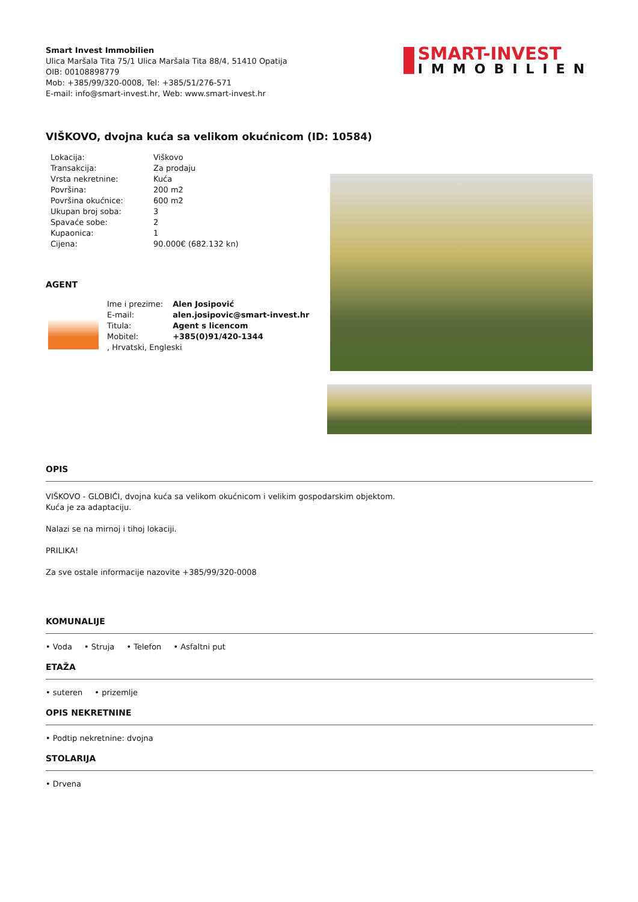Smart Invest Immobilien
Ulica Maršala Tita 75/1 Ulica Maršala Tita 88/4, 51410 Opatija
OIB: 00108898779
Mob: +385/99/320-0008, Tel: +385/51/276-571
E-mail: info@smart-invest.hr, Web: www.smart-invest.hr
SMART-INVEST
IMMOBILIEN
VIŠKOVO, dvojna kuća sa velikom okućnicom (ID: 10584)
| Lokacija: | Viškovo |
| Transakcija: | Za prodaju |
| Vrsta nekretnine: | Kuća |
| Površina: | 200 m2 |
| Površina okućnice: | 600 m2 |
| Ukupan broj soba: | 3 |
| Spavaće sobe: | 2 |
| Kupaonica: | 1 |
| Cijena: | 90.000€ (682.132 kn) |
AGENT
| Ime i prezime: | Alen Josipović |
| E-mail: | alen.josipovic@smart-invest.hr |
| Titula: | Agent s licencom |
| Mobitel: | +385(0)91/420-1344 |
| , Hrvatski, Engleski | |
OPIS
VIŠKOVO - GLOBIĆI, dvojna kuća sa velikom okućnicom i velikim gospodarskim objektom.
Kuća je za adaptaciju.
Nalazi se na mirnoj i tihoj lokaciji.
PRILIKA!
Za sve ostale informacije nazovite +385/99/320-0008
KOMUNALIJE
• Voda • Struja • Telefon • Asfaltni put
ETAŽA
• suteren • prizemlje
OPIS NEKRETNINE
• Podtip nekretnine: dvojna
STOLARIJA
• Drvena